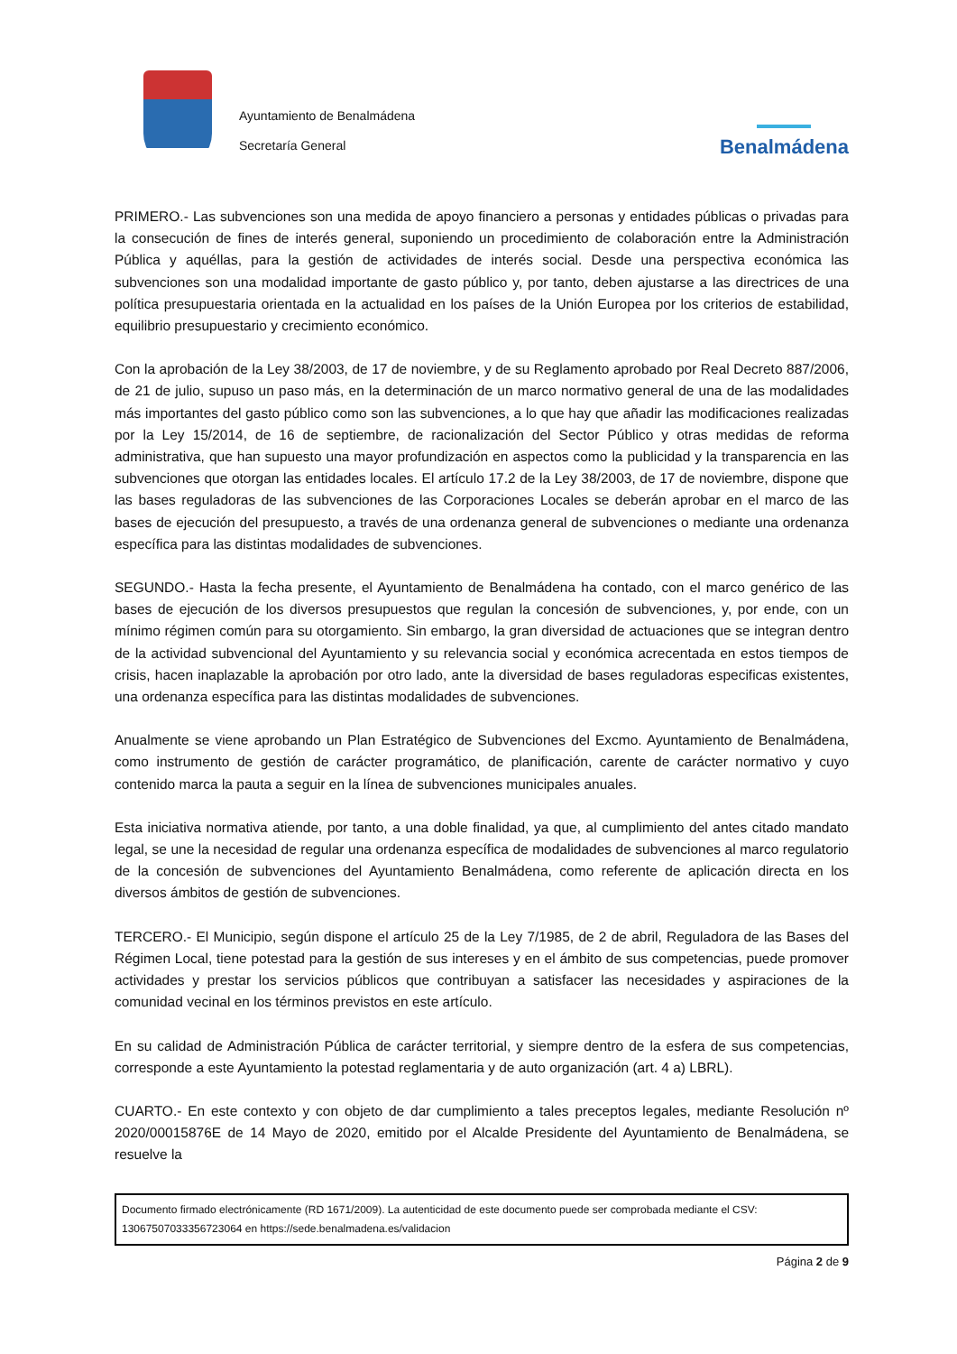Ayuntamiento de Benalmádena
Secretaría General
Benalmádena
PRIMERO.- Las subvenciones son una medida de apoyo financiero a personas y entidades públicas o privadas para la consecución de fines de interés general, suponiendo un procedimiento de colaboración entre la Administración Pública y aquéllas, para la gestión de actividades de interés social. Desde una perspectiva económica las subvenciones son una modalidad importante de gasto público y, por tanto, deben ajustarse a las directrices de una política presupuestaria orientada en la actualidad en los países de la Unión Europea por los criterios de estabilidad, equilibrio presupuestario y crecimiento económico.
Con la aprobación de la Ley 38/2003, de 17 de noviembre, y de su Reglamento aprobado por Real Decreto 887/2006, de 21 de julio, supuso un paso más, en la determinación de un marco normativo general de una de las modalidades más importantes del gasto público como son las subvenciones, a lo que hay que añadir las modificaciones realizadas por la Ley 15/2014, de 16 de septiembre, de racionalización del Sector Público y otras medidas de reforma administrativa, que han supuesto una mayor profundización en aspectos como la publicidad y la transparencia en las subvenciones que otorgan las entidades locales. El artículo 17.2 de la Ley 38/2003, de 17 de noviembre, dispone que las bases reguladoras de las subvenciones de las Corporaciones Locales se deberán aprobar en el marco de las bases de ejecución del presupuesto, a través de una ordenanza general de subvenciones o mediante una ordenanza específica para las distintas modalidades de subvenciones.
SEGUNDO.- Hasta la fecha presente, el Ayuntamiento de Benalmádena ha contado, con el marco genérico de las bases de ejecución de los diversos presupuestos que regulan la concesión de subvenciones, y, por ende, con un mínimo régimen común para su otorgamiento. Sin embargo, la gran diversidad de actuaciones que se integran dentro de la actividad subvencional del Ayuntamiento y su relevancia social y económica acrecentada en estos tiempos de crisis, hacen inaplazable la aprobación por otro lado, ante la diversidad de bases reguladoras especificas existentes, una ordenanza específica para las distintas modalidades de subvenciones.
Anualmente se viene aprobando un Plan Estratégico de Subvenciones del Excmo. Ayuntamiento de Benalmádena, como instrumento de gestión de carácter programático, de planificación, carente de carácter normativo y cuyo contenido marca la pauta a seguir en la línea de subvenciones municipales anuales.
Esta iniciativa normativa atiende, por tanto, a una doble finalidad, ya que, al cumplimiento del antes citado mandato legal, se une la necesidad de regular una ordenanza específica de modalidades de subvenciones al marco regulatorio de la concesión de subvenciones del Ayuntamiento Benalmádena, como referente de aplicación directa en los diversos ámbitos de gestión de subvenciones.
TERCERO.- El Municipio, según dispone el artículo 25 de la Ley 7/1985, de 2 de abril, Reguladora de las Bases del Régimen Local, tiene potestad para la gestión de sus intereses y en el ámbito de sus competencias, puede promover actividades y prestar los servicios públicos que contribuyan a satisfacer las necesidades y aspiraciones de la comunidad vecinal en los términos previstos en este artículo.
En su calidad de Administración Pública de carácter territorial, y siempre dentro de la esfera de sus competencias, corresponde a este Ayuntamiento la potestad reglamentaria y de auto organización (art. 4 a) LBRL).
CUARTO.- En este contexto y con objeto de dar cumplimiento a tales preceptos legales, mediante Resolución nº 2020/00015876E de 14 Mayo de 2020, emitido por el Alcalde Presidente del Ayuntamiento de Benalmádena, se resuelve la
Documento firmado electrónicamente (RD 1671/2009). La autenticidad de este documento puede ser comprobada mediante el CSV:
13067507033356723064 en https://sede.benalmadena.es/validacion
Página 2 de 9